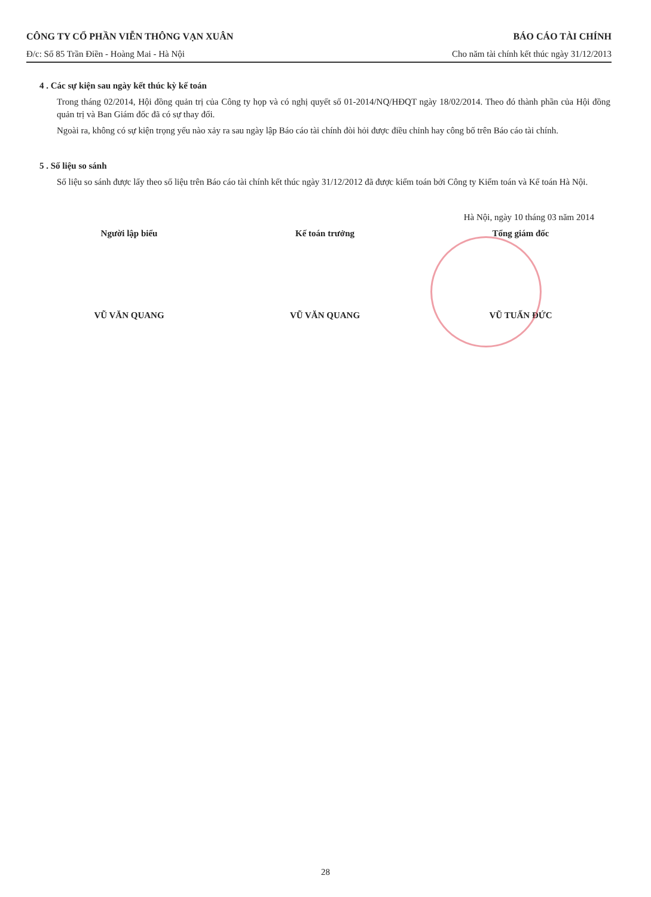CÔNG TY CỔ PHẦN VIỄN THÔNG VẠN XUÂN BÁO CÁO TÀI CHÍNH
Đ/c: Số 85 Trần Điền - Hoàng Mai - Hà Nội Cho năm tài chính kết thúc ngày 31/12/2013
4 . Các sự kiện sau ngày kết thúc kỳ kế toán
Trong tháng 02/2014, Hội đồng quản trị của Công ty họp và có nghị quyết số 01-2014/NQ/HĐQT ngày 18/02/2014. Theo đó thành phần của Hội đồng quản trị và Ban Giám đốc đã có sự thay đổi.
Ngoài ra, không có sự kiện trọng yếu nào xảy ra sau ngày lập Báo cáo tài chính đòi hỏi được điều chỉnh hay công bố trên Báo cáo tài chính.
5 . Số liệu so sánh
Số liệu so sánh được lấy theo số liệu trên Báo cáo tài chính kết thúc ngày 31/12/2012 đã được kiểm toán bởi Công ty Kiểm toán và Kế toán Hà Nội.
Hà Nội, ngày 10 tháng 03 năm 2014
Người lập biểu
VŨ VĂN QUANG
Kế toán trưởng
VŨ VĂN QUANG
Tổng giám đốc
VŨ TUẤN ĐỨC
28